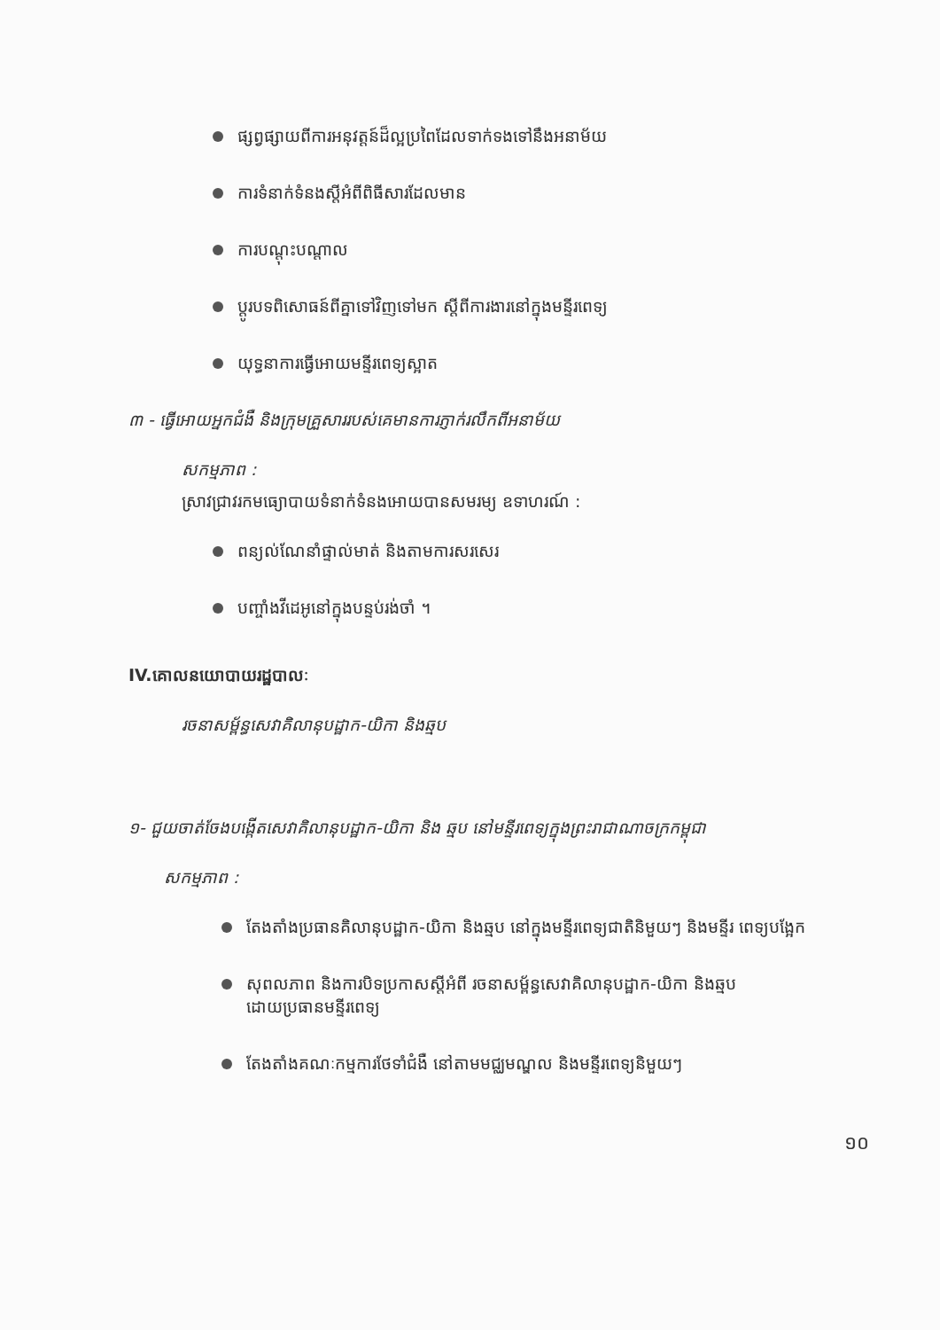ផ្សព្វផ្សាយពីការអនុវត្តន៍ដ៏ល្អប្រពៃដែលទាក់ទងទៅនឹងអនាម័យ
ការទំនាក់ទំនងស្តីអំពីពិធីសារដែលមាន
ការបណ្តុះបណ្តាល
ប្តូរបទពិសោធន៍ពីគ្នាទៅវិញទៅមក ស្តីពីការងារនៅក្នុងមន្ទីរពេទ្យ
យុទ្ធនាការធ្វើអោយមន្ទីរពេទ្យស្អាត
៣ - ធ្វើអោយអ្នកជំងឺ និងក្រុមគ្រួសាររបស់គេមានការភ្ញាក់រលឹកពីអនាម័យ
សកម្មភាព :
ស្រាវជ្រាវរកមធ្យោបាយទំនាក់ទំនងអោយបានសមរម្យ ឧទាហរណ៍ :
ពន្យល់ណែនាំផ្ទាល់មាត់ និងតាមការសរសេរ
បញ្ចាំងវីដេអូនៅក្នុងបន្ទប់រង់ចាំ ។
IV.គោលនយោបាយរដ្ឋបាលៈ
រចនាសម្ព័ន្ធសេវាគិលានុបដ្ឋាក-យិកា និងឆ្មប
១- ជួយចាត់ចែងបង្កើតសេវាគិលានុបដ្ឋាក-យិកា និង ឆ្មប នៅមន្ទីរពេទ្យក្នុងព្រះរាជាណាចក្រកម្ពុជា
សកម្មភាព :
តែងតាំងប្រធានគិលានុបដ្ឋាក-យិកា និងឆ្មប នៅក្នុងមន្ទីរពេទ្យជាតិនិមួយៗ និងមន្ទីរ ពេទ្យបង្អែក
សុពលភាព និងការបិទប្រកាសស្តីអំពី រចនាសម្ព័ន្ធសេវាគិលានុបដ្ឋាក-យិកា និងឆ្មប
ដោយប្រធានមន្ទីរពេទ្យ
តែងតាំងគណៈកម្មការថែទាំជំងឺ នៅតាមមជ្ឈមណ្ឌល និងមន្ទីរពេទ្យនិមួយៗ
១០